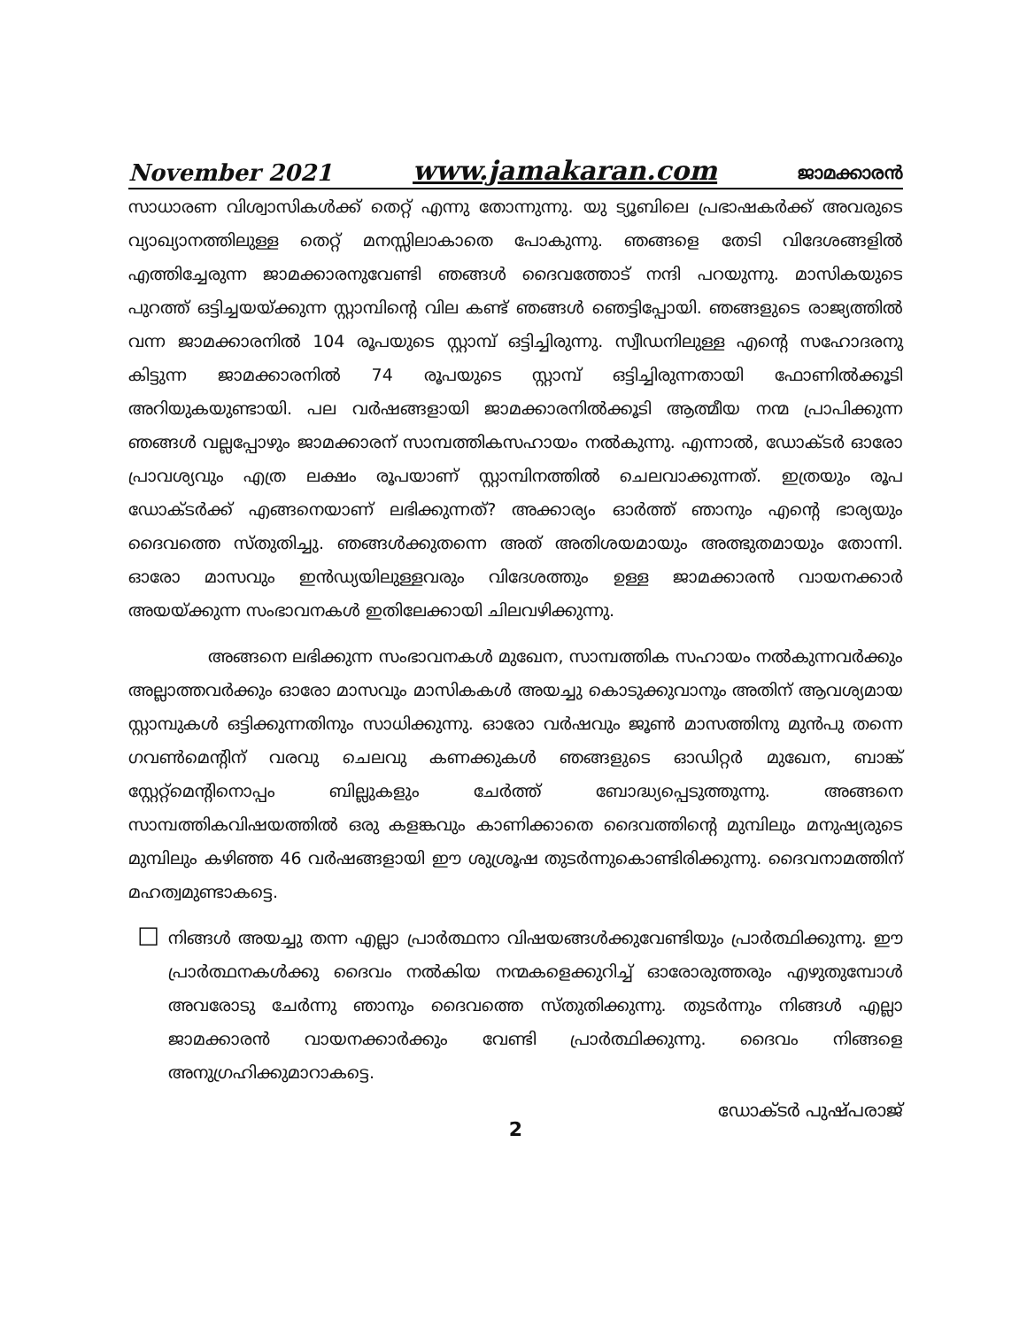November 2021 www.jamakaran.com ജാമക്കാരൻ
സാധാരണ വിശ്വാസികൾക്ക് തെറ്റ് എന്നു തോന്നുന്നു. യു ട്യൂബിലെ പ്രഭാഷകർക്ക് അവരുടെ വ്യാഖ്യാനത്തിലുള്ള തെറ്റ് മനസ്സിലാകാതെ പോകുന്നു. ഞങ്ങളെ തേടി വിദേശങ്ങളിൽ എത്തിച്ചേരുന്ന ജാമക്കാരനുവേണ്ടി ഞങ്ങൾ ദൈവത്തോട് നന്ദി പറയുന്നു. മാസികയുടെ പുറത്ത് ഒട്ടിച്ചയയ്ക്കുന്ന സ്റ്റാമ്പിന്റെ വില കണ്ട് ഞങ്ങൾ ഞെട്ടിപ്പോയി. ഞങ്ങളുടെ രാജ്യത്തിൽ വന്ന ജാമക്കാരനിൽ 104 രൂപയുടെ സ്റ്റാമ്പ് ഒട്ടിച്ചിരുന്നു. സ്വീഡനിലുള്ള എന്റെ സഹോദരനു കിട്ടുന്ന ജാമക്കാരനിൽ 74 രൂപയുടെ സ്റ്റാമ്പ് ഒട്ടിച്ചിരുന്നതായി ഫോണിൽക്കൂടി അറിയുകയുണ്ടായി. പല വർഷങ്ങളായി ജാമക്കാരനിൽക്കൂടി ആത്മീയ നന്മ പ്രാപിക്കുന്ന ഞങ്ങൾ വല്ലപ്പോഴും ജാമക്കാരന് സാമ്പത്തികസഹായം നൽകുന്നു. എന്നാൽ, ഡോക്ടർ ഓരോ പ്രാവശ്യവും എത്ര ലക്ഷം രൂപയാണ് സ്റ്റാമ്പിനത്തിൽ ചെലവാക്കുന്നത്. ഇത്രയും രൂപ ഡോക്ടർക്ക് എങ്ങനെയാണ് ലഭിക്കുന്നത്? അക്കാര്യം ഓർത്ത് ഞാനും എന്റെ ഭാര്യയും ദൈവത്തെ സ്തുതിച്ചു. ഞങ്ങൾക്കുതന്നെ അത് അതിശയമായും അത്ഭുതമായും തോന്നി. ഓരോ മാസവും ഇൻഡ്യയിലുള്ളവരും വിദേശത്തും ഉള്ള ജാമക്കാരൻ വായനക്കാർ അയയ്ക്കുന്ന സംഭാവനകൾ ഇതിലേക്കായി ചിലവഴിക്കുന്നു.
അങ്ങനെ ലഭിക്കുന്ന സംഭാവനകൾ മുഖേന, സാമ്പത്തിക സഹായം നൽകുന്നവർക്കും അല്ലാത്തവർക്കും ഓരോ മാസവും മാസികകൾ അയച്ചു കൊടുക്കുവാനും അതിന് ആവശ്യമായ സ്റ്റാമ്പുകൾ ഒട്ടിക്കുന്നതിനും സാധിക്കുന്നു. ഓരോ വർഷവും ജൂൺ മാസത്തിനു മുൻപു തന്നെ ഗവൺമെന്റിന് വരവു ചെലവു കണക്കുകൾ ഞങ്ങളുടെ ഓഡിറ്റർ മുഖേന, ബാങ്ക് സ്റ്റേറ്റ്മെന്റിനൊപ്പം ബില്ലുകളും ചേർത്ത് ബോദ്ധ്യപ്പെടുത്തുന്നു. അങ്ങനെ സാമ്പത്തികവിഷയത്തിൽ ഒരു കളങ്കവും കാണിക്കാതെ ദൈവത്തിന്റെ മുമ്പിലും മനുഷ്യരുടെ മുമ്പിലും കഴിഞ്ഞ 46 വർഷങ്ങളായി ഈ ശുശ്രൂഷ തുടർന്നുകൊണ്ടിരിക്കുന്നു. ദൈവനാമത്തിന് മഹത്വമുണ്ടാകട്ടെ.
☐
നിങ്ങൾ അയച്ചു തന്ന എല്ലാ പ്രാർത്ഥനാ വിഷയങ്ങൾക്കുവേണ്ടിയും പ്രാർത്ഥിക്കുന്നു. ഈ പ്രാർത്ഥനകൾക്കു ദൈവം നൽകിയ നന്മകളെക്കുറിച്ച് ഓരോരുത്തരും എഴുതുമ്പോൾ അവരോടു ചേർന്നു ഞാനും ദൈവത്തെ സ്തുതിക്കുന്നു. തുടർന്നും നിങ്ങൾ എല്ലാ ജാമക്കാരൻ വായനക്കാർക്കും വേണ്ടി പ്രാർത്ഥിക്കുന്നു. ദൈവം നിങ്ങളെ അനുഗ്രഹിക്കുമാറാകട്ടെ.
ഡോക്ടർ പുഷ്പരാജ്
2